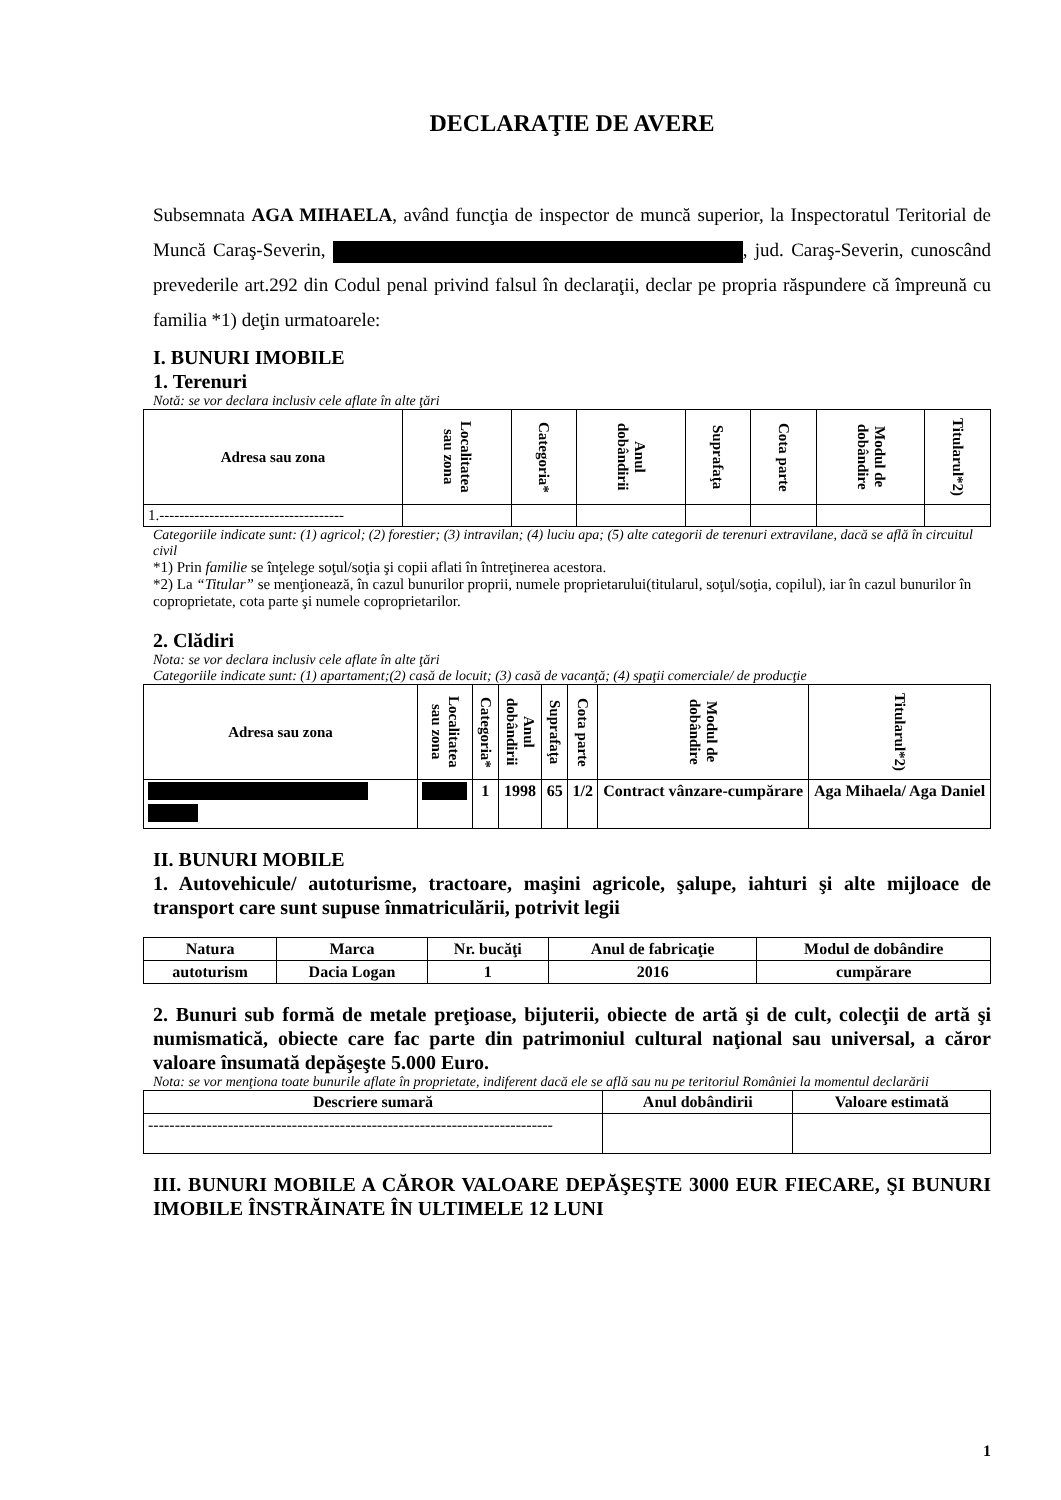DECLARAŢIE DE AVERE
Subsemnata AGA MIHAELA, având funcţia de inspector de muncă superior, la Inspectoratul Teritorial de Muncă Caraş-Severin, , jud. Caraş-Severin, cunoscând prevederile art.292 din Codul penal privind falsul în declaraţii, declar pe propria răspundere că împreună cu familia *1) deţin urmatoarele:
I. BUNURI IMOBILE
1. Terenuri
Notă: se vor declara inclusiv cele aflate în alte ţări
| Adresa sau zona | Localitatea sau zona | Categoria* | Anul dobândirii | Suprafaţa | Cota parte | Modul de dobândire | Titularul*2) |
| --- | --- | --- | --- | --- | --- | --- | --- |
| 1.------------------------------------- | | | | | | | |
Categoriile indicate sunt: (1) agricol; (2) forestier; (3) intravilan; (4) luciu apa; (5) alte categorii de terenuri extravilane, dacă se află în circuitul civil
*1) Prin familie se înţelege soţul/soţia şi copii aflati în întreţinerea acestora.
*2) La “Titular” se menţionează, în cazul bunurilor proprii, numele proprietarului(titularul, soţul/soţia, copilul), iar în cazul bunurilor în coproprietate, cota parte şi numele coproprietarilor.
2. Clădiri
Nota: se vor declara inclusiv cele aflate în alte ţări
Categoriile indicate sunt: (1) apartament;(2) casă de locuit; (3) casă de vacanţă; (4) spaţii comerciale/ de producţie
| Adresa sau zona | Localitatea sau zona | Categoria* | Anul dobândirii | Suprafaţa | Cota parte | Modul de dobândire | Titularul*2) |
| --- | --- | --- | --- | --- | --- | --- | --- |
| | | 1 | 1998 | 65 | 1/2 | Contract vânzare-cumpărare | Aga Mihaela/ Aga Daniel |
II. BUNURI MOBILE
1. Autovehicule/ autoturisme, tractoare, maşini agricole, şalupe, iahturi şi alte mijloace de transport care sunt supuse înmatriculării, potrivit legii
| Natura | Marca | Nr. bucăţi | Anul de fabricaţie | Modul de dobândire |
| --- | --- | --- | --- | --- |
| autoturism | Dacia Logan | 1 | 2016 | cumpărare |
2. Bunuri sub formă de metale preţioase, bijuterii, obiecte de artă şi de cult, colecţii de artă şi numismatică, obiecte care fac parte din patrimoniul cultural naţional sau universal, a căror valoare însumată depăşeşte 5.000 Euro.
Nota: se vor menţiona toate bunurile aflate în proprietate, indiferent dacă ele se află sau nu pe teritoriul României la momentul declarării
| Descriere sumară | Anul dobândirii | Valoare estimată |
| --- | --- | --- |
| ---------------------------------------------------------------------------- | | |
III. BUNURI MOBILE A CĂROR VALOARE DEPĂŞEŞTE 3000 EUR FIECARE, ŞI BUNURI IMOBILE ÎNSTRĂINATE ÎN ULTIMELE 12 LUNI
1